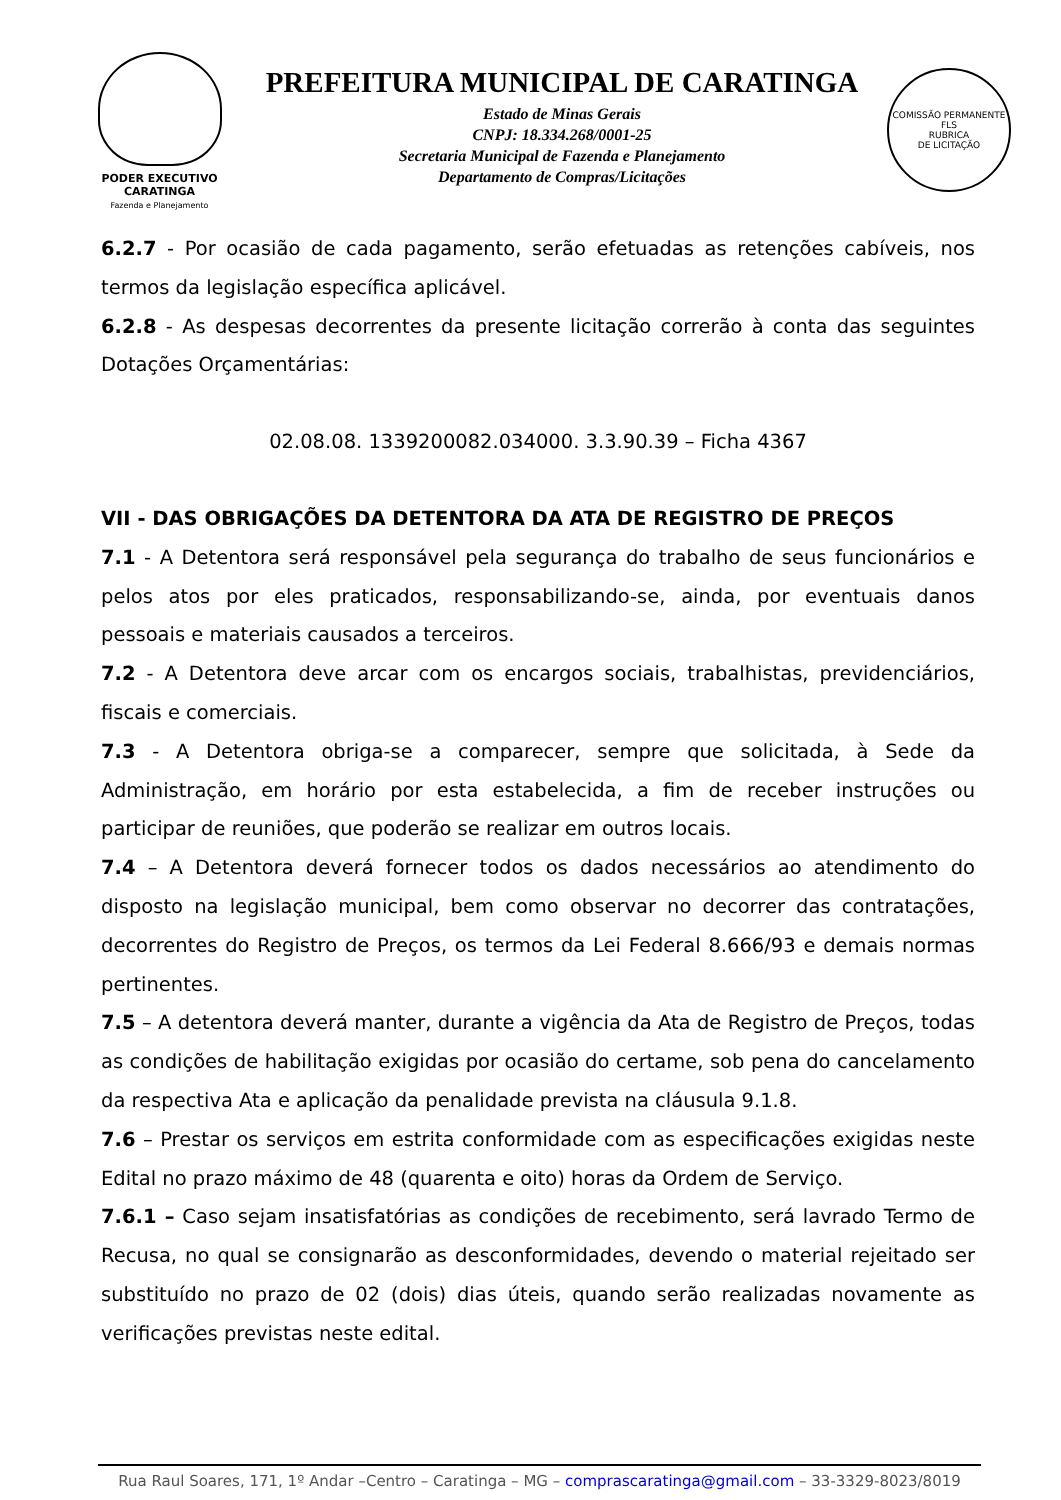PODER EXECUTIVO
CARATINGA
Fazenda e Planejamento
PREFEITURA MUNICIPAL DE CARATINGA
Estado de Minas Gerais
CNPJ: 18.334.268/0001-25
Secretaria Municipal de Fazenda e Planejamento
Departamento de Compras/Licitações
COMISSÃO PERMANENTE
FLS
RUBRICA
DE LICITAÇÃO
6.2.7 - Por ocasião de cada pagamento, serão efetuadas as retenções cabíveis, nos termos da legislação específica aplicável.
6.2.8 - As despesas decorrentes da presente licitação correrão à conta das seguintes Dotações Orçamentárias:
02.08.08. 1339200082.034000. 3.3.90.39 – Ficha 4367
VII - DAS OBRIGAÇÕES DA DETENTORA DA ATA DE REGISTRO DE PREÇOS
7.1 - A Detentora será responsável pela segurança do trabalho de seus funcionários e pelos atos por eles praticados, responsabilizando-se, ainda, por eventuais danos pessoais e materiais causados a terceiros.
7.2 - A Detentora deve arcar com os encargos sociais, trabalhistas, previdenciários, fiscais e comerciais.
7.3 - A Detentora obriga-se a comparecer, sempre que solicitada, à Sede da Administração, em horário por esta estabelecida, a fim de receber instruções ou participar de reuniões, que poderão se realizar em outros locais.
7.4 – A Detentora deverá fornecer todos os dados necessários ao atendimento do disposto na legislação municipal, bem como observar no decorrer das contratações, decorrentes do Registro de Preços, os termos da Lei Federal 8.666/93 e demais normas pertinentes.
7.5 – A detentora deverá manter, durante a vigência da Ata de Registro de Preços, todas as condições de habilitação exigidas por ocasião do certame, sob pena do cancelamento da respectiva Ata e aplicação da penalidade prevista na cláusula 9.1.8.
7.6 – Prestar os serviços em estrita conformidade com as especificações exigidas neste Edital no prazo máximo de 48 (quarenta e oito) horas da Ordem de Serviço.
7.6.1 – Caso sejam insatisfatórias as condições de recebimento, será lavrado Termo de Recusa, no qual se consignarão as desconformidades, devendo o material rejeitado ser substituído no prazo de 02 (dois) dias úteis, quando serão realizadas novamente as verificações previstas neste edital.
Rua Raul Soares, 171, 1º Andar –Centro – Caratinga – MG – comprascaratinga@gmail.com – 33-3329-8023/8019